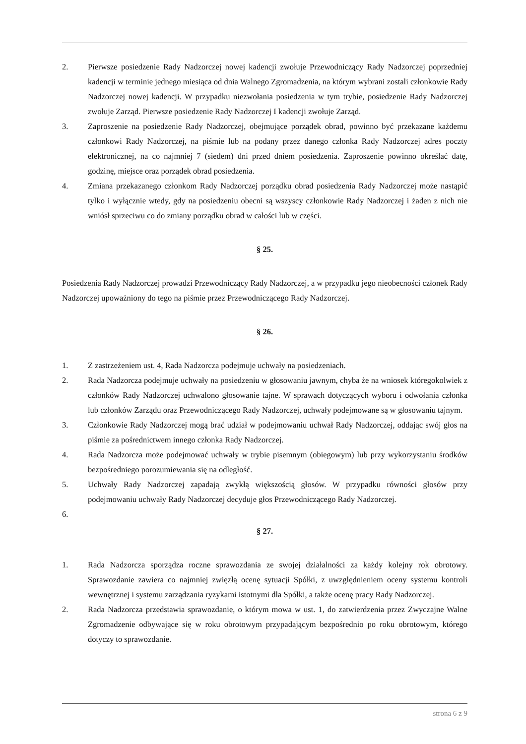2. Pierwsze posiedzenie Rady Nadzorczej nowej kadencji zwołuje Przewodniczący Rady Nadzorczej poprzedniej kadencji w terminie jednego miesiąca od dnia Walnego Zgromadzenia, na którym wybrani zostali członkowie Rady Nadzorczej nowej kadencji. W przypadku niezwołania posiedzenia w tym trybie, posiedzenie Rady Nadzorczej zwołuje Zarząd. Pierwsze posiedzenie Rady Nadzorczej I kadencji zwołuje Zarząd.
3. Zaproszenie na posiedzenie Rady Nadzorczej, obejmujące porządek obrad, powinno być przekazane każdemu członkowi Rady Nadzorczej, na piśmie lub na podany przez danego członka Rady Nadzorczej adres poczty elektronicznej, na co najmniej 7 (siedem) dni przed dniem posiedzenia. Zaproszenie powinno określać datę, godzinę, miejsce oraz porządek obrad posiedzenia.
4. Zmiana przekazanego członkom Rady Nadzorczej porządku obrad posiedzenia Rady Nadzorczej może nastąpić tylko i wyłącznie wtedy, gdy na posiedzeniu obecni są wszyscy członkowie Rady Nadzorczej i żaden z nich nie wniósł sprzeciwu co do zmiany porządku obrad w całości lub w części.
§ 25.
Posiedzenia Rady Nadzorczej prowadzi Przewodniczący Rady Nadzorczej, a w przypadku jego nieobecności członek Rady Nadzorczej upoważniony do tego na piśmie przez Przewodniczącego Rady Nadzorczej.
§ 26.
1. Z zastrzeżeniem ust. 4, Rada Nadzorcza podejmuje uchwały na posiedzeniach.
2. Rada Nadzorcza podejmuje uchwały na posiedzeniu w głosowaniu jawnym, chyba że na wniosek któregokolwiek z członków Rady Nadzorczej uchwalono głosowanie tajne. W sprawach dotyczących wyboru i odwołania członka lub członków Zarządu oraz Przewodniczącego Rady Nadzorczej, uchwały podejmowane są w głosowaniu tajnym.
3. Członkowie Rady Nadzorczej mogą brać udział w podejmowaniu uchwał Rady Nadzorczej, oddając swój głos na piśmie za pośrednictwem innego członka Rady Nadzorczej.
4. Rada Nadzorcza może podejmować uchwały w trybie pisemnym (obiegowym) lub przy wykorzystaniu środków bezpośredniego porozumiewania się na odległość.
5. Uchwały Rady Nadzorczej zapadają zwykłą większością głosów. W przypadku równości głosów przy podejmowaniu uchwały Rady Nadzorczej decyduje głos Przewodniczącego Rady Nadzorczej.
6.
§ 27.
1. Rada Nadzorcza sporządza roczne sprawozdania ze swojej działalności za każdy kolejny rok obrotowy. Sprawozdanie zawiera co najmniej zwięzłą ocenę sytuacji Spółki, z uwzględnieniem oceny systemu kontroli wewnętrznej i systemu zarządzania ryzykami istotnymi dla Spółki, a także ocenę pracy Rady Nadzorczej.
2. Rada Nadzorcza przedstawia sprawozdanie, o którym mowa w ust. 1, do zatwierdzenia przez Zwyczajne Walne Zgromadzenie odbywające się w roku obrotowym przypadającym bezpośrednio po roku obrotowym, którego dotyczy to sprawozdanie.
strona 6 z 9